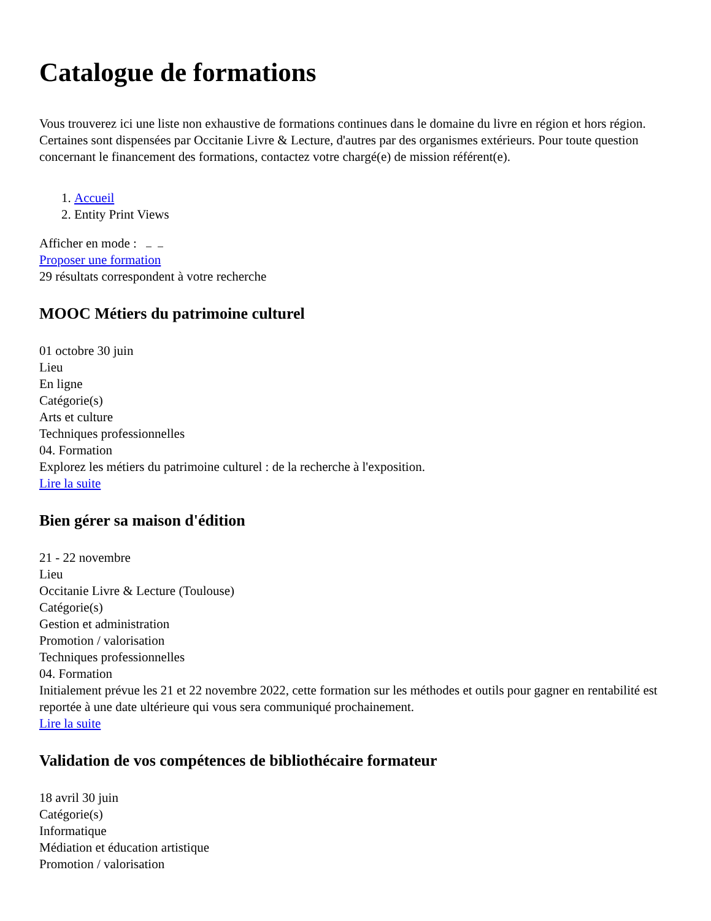Catalogue de formations
Vous trouverez ici une liste non exhaustive de formations continues dans le domaine du livre en région et hors région. Certaines sont dispensées par Occitanie Livre & Lecture, d'autres par des organismes extérieurs. Pour toute question concernant le financement des formations, contactez votre chargé(e) de mission référent(e).
1. Accueil
2. Entity Print Views
Afficher en mode :
Proposer une formation
29 résultats correspondent à votre recherche
MOOC Métiers du patrimoine culturel
01 octobre 30 juin
Lieu
En ligne
Catégorie(s)
Arts et culture
Techniques professionnelles
04. Formation
Explorez les métiers du patrimoine culturel : de la recherche à l'exposition.
Lire la suite
Bien gérer sa maison d'édition
21 - 22 novembre
Lieu
Occitanie Livre & Lecture (Toulouse)
Catégorie(s)
Gestion et administration
Promotion / valorisation
Techniques professionnelles
04. Formation
Initialement prévue les 21 et 22 novembre 2022, cette formation sur les méthodes et outils pour gagner en rentabilité est reportée à une date ultérieure qui vous sera communiqué prochainement.
Lire la suite
Validation de vos compétences de bibliothécaire formateur
18 avril 30 juin
Catégorie(s)
Informatique
Médiation et éducation artistique
Promotion / valorisation